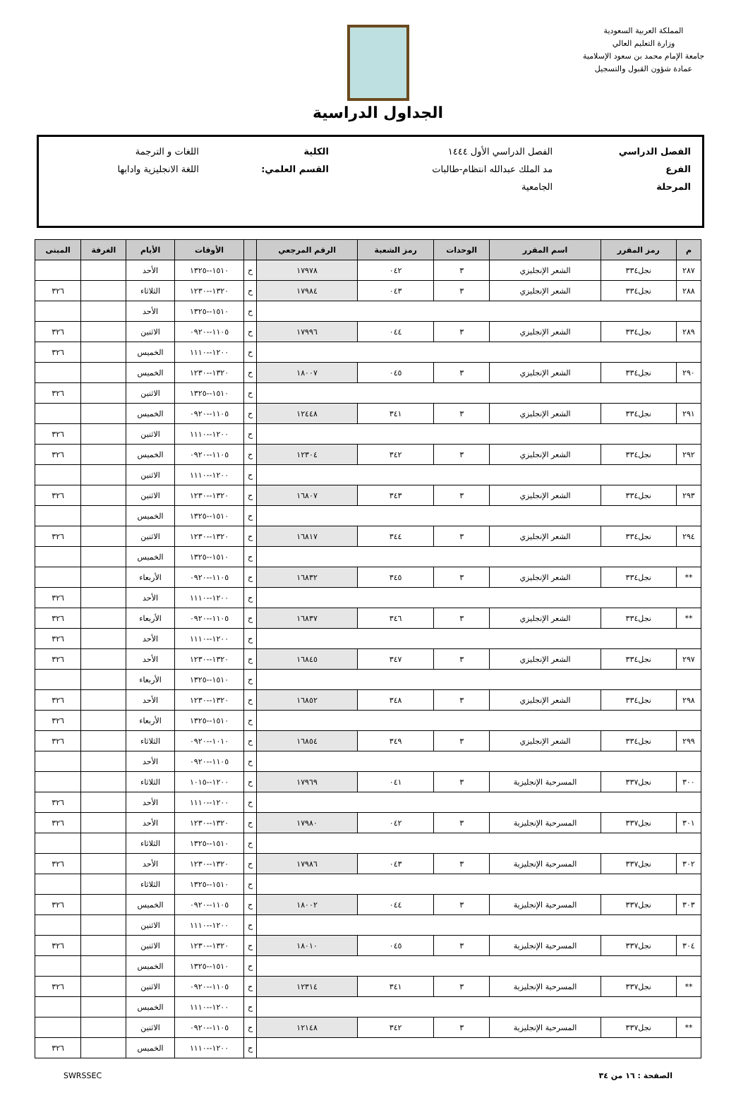المملكة العربية السعودية
وزارة التعليم العالي
جامعة الإمام محمد بن سعود الإسلامية
عمادة شؤون القبول والتسجيل
الجداول الدراسية
| الفصل الدراسي | الفصل الدراسي الأول ١٤٤٤ | الكلية | اللغات و الترجمة |
| الفرع | مد الملك عبدالله انتظام-طالبات | القسم العلمي: | اللغة الانجليزية وادابها |
| المرحلة | الجامعية | | |
| م | رمز المقرر | اسم المقرر | الوحدات | رمز الشعبة | الرقم المرجعي | | الأوقات | الأيام | الغرفة | المبنى |
| --- | --- | --- | --- | --- | --- | --- | --- | --- | --- | --- |
| ٢٨٧ | نجل٣٣٤ | الشعر الإنجليزي | ٣ | ٠٤٢ | ١٧٩٧٨ | ح | ١٥١٠--١٣٢٥ | الأحد | | |
| ٢٨٨ | نجل٣٣٤ | الشعر الإنجليزي | ٣ | ٠٤٣ | ١٧٩٨٤ | ح | ١٣٢٠--١٢٣٠ | الثلاثاء | | ٣٢٦ |
| | | | | | | ح | ١٥١٠--١٣٢٥ | الأحد | | |
| ٢٨٩ | نجل٣٣٤ | الشعر الإنجليزي | ٣ | ٠٤٤ | ١٧٩٩٦ | ح | ١١٠٥--٠٩٢٠ | الاثنين | | ٣٢٦ |
| | | | | | | ح | ١٢٠٠--١١١٠ | الخميس | | ٣٢٦ |
| ٢٩٠ | نجل٣٣٤ | الشعر الإنجليزي | ٣ | ٠٤٥ | ١٨٠٠٧ | ح | ١٣٢٠--١٢٣٠ | الخميس | | |
| | | | | | | ح | ١٥١٠--١٣٢٥ | الاثنين | | ٣٢٦ |
| ٢٩١ | نجل٣٣٤ | الشعر الإنجليزي | ٣ | ٣٤١ | ١٢٤٤٨ | ح | ١١٠٥--٠٩٢٠ | الخميس | | |
| | | | | | | ح | ١٢٠٠--١١١٠ | الاثنين | | ٣٢٦ |
| ٢٩٢ | نجل٣٣٤ | الشعر الإنجليزي | ٣ | ٣٤٢ | ١٢٣٠٤ | ح | ١١٠٥--٠٩٢٠ | الخميس | | ٣٢٦ |
| | | | | | | ح | ١٢٠٠--١١١٠ | الاثنين | | |
| ٢٩٣ | نجل٣٣٤ | الشعر الإنجليزي | ٣ | ٣٤٣ | ١٦٨٠٧ | ح | ١٣٢٠--١٢٣٠ | الاثنين | | ٣٢٦ |
| | | | | | | ح | ١٥١٠--١٣٢٥ | الخميس | | |
| ٢٩٤ | نجل٣٣٤ | الشعر الإنجليزي | ٣ | ٣٤٤ | ١٦٨١٧ | ح | ١٣٢٠--١٢٣٠ | الاثنين | | ٣٢٦ |
| | | | | | | ح | ١٥١٠--١٣٢٥ | الخميس | | |
| ** | نجل٣٣٤ | الشعر الإنجليزي | ٣ | ٣٤٥ | ١٦٨٣٢ | ح | ١١٠٥--٠٩٢٠ | الأربعاء | | |
| | | | | | | ح | ١٢٠٠--١١١٠ | الأحد | | ٣٢٦ |
| ** | نجل٣٣٤ | الشعر الإنجليزي | ٣ | ٣٤٦ | ١٦٨٣٧ | ح | ١١٠٥--٠٩٢٠ | الأربعاء | | ٣٢٦ |
| | | | | | | ح | ١٢٠٠--١١١٠ | الأحد | | ٣٢٦ |
| ٢٩٧ | نجل٣٣٤ | الشعر الإنجليزي | ٣ | ٣٤٧ | ١٦٨٤٥ | ح | ١٣٢٠--١٢٣٠ | الأحد | | ٣٢٦ |
| | | | | | | ح | ١٥١٠--١٣٢٥ | الأربعاء | | |
| ٢٩٨ | نجل٣٣٤ | الشعر الإنجليزي | ٣ | ٣٤٨ | ١٦٨٥٢ | ح | ١٣٢٠--١٢٣٠ | الأحد | | ٣٢٦ |
| | | | | | | ح | ١٥١٠--١٣٢٥ | الأربعاء | | ٣٢٦ |
| ٢٩٩ | نجل٣٣٤ | الشعر الإنجليزي | ٣ | ٣٤٩ | ١٦٨٥٤ | ح | ١٠١٠--٠٩٢٠ | الثلاثاء | | ٣٢٦ |
| | | | | | | ح | ١١٠٥--٠٩٢٠ | الأحد | | |
| ٣٠٠ | نجل٣٣٧ | المسرحية الإنجليزية | ٣ | ٠٤١ | ١٧٩٦٩ | ح | ١٢٠٠--١٠١٥ | الثلاثاء | | |
| | | | | | | ح | ١٢٠٠--١١١٠ | الأحد | | ٣٢٦ |
| ٣٠١ | نجل٣٣٧ | المسرحية الإنجليزية | ٣ | ٠٤٢ | ١٧٩٨٠ | ح | ١٣٢٠--١٢٣٠ | الأحد | | ٣٢٦ |
| | | | | | | ح | ١٥١٠--١٣٢٥ | الثلاثاء | | |
| ٣٠٢ | نجل٣٣٧ | المسرحية الإنجليزية | ٣ | ٠٤٣ | ١٧٩٨٦ | ح | ١٣٢٠--١٢٣٠ | الأحد | | ٣٢٦ |
| | | | | | | ح | ١٥١٠--١٣٢٥ | الثلاثاء | | |
| ٣٠٣ | نجل٣٣٧ | المسرحية الإنجليزية | ٣ | ٠٤٤ | ١٨٠٠٢ | ح | ١١٠٥--٠٩٢٠ | الخميس | | ٣٢٦ |
| | | | | | | ح | ١٢٠٠--١١١٠ | الاثنين | | |
| ٣٠٤ | نجل٣٣٧ | المسرحية الإنجليزية | ٣ | ٠٤٥ | ١٨٠١٠ | ح | ١٣٢٠--١٢٣٠ | الاثنين | | ٣٢٦ |
| | | | | | | ح | ١٥١٠--١٣٢٥ | الخميس | | |
| ** | نجل٣٣٧ | المسرحية الإنجليزية | ٣ | ٣٤١ | ١٢٣١٤ | ح | ١١٠٥--٠٩٢٠ | الاثنين | | ٣٢٦ |
| | | | | | | ح | ١٢٠٠--١١١٠ | الخميس | | |
| ** | نجل٣٣٧ | المسرحية الإنجليزية | ٣ | ٣٤٢ | ١٢١٤٨ | ح | ١١٠٥--٠٩٢٠ | الاثنين | | |
| | | | | | | ح | ١٢٠٠--١١١٠ | الخميس | | ٣٢٦ |
الصفحة : ١٦ من ٣٤ SWRSSEC